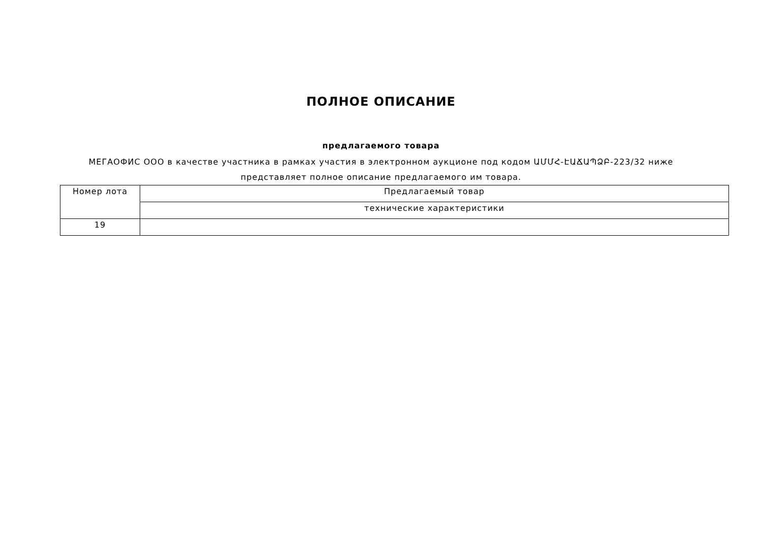ПОЛНОЕ ОПИСАНИЕ
предлагаемого товара
МЕГАОФИС ООО в качестве участника в рамках участия в электронном аукционе под кодом ԱՄՄՀ-ԷԱՃԱՊՁԲ-223/32 ниже представляет полное описание предлагаемого им товара.
| Номер лота | Предлагаемый товар |
| --- | --- |
| | технические характеристики |
| 19 | |